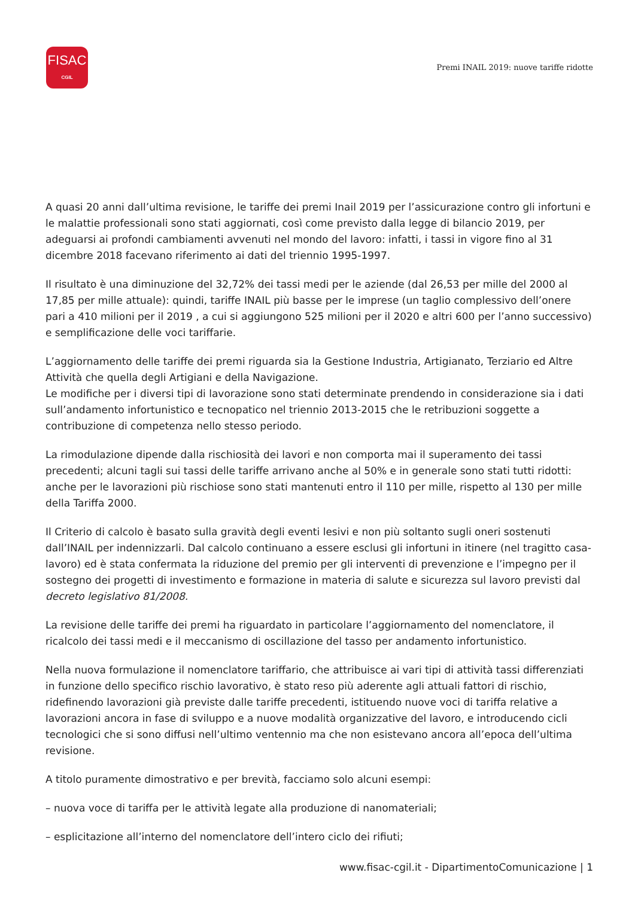FISAC
CGIL
Premi INAIL 2019: nuove tariffe ridotte
A quasi 20 anni dall’ultima revisione, le tariffe dei premi Inail 2019 per l’assicurazione contro gli infortuni e le malattie professionali sono stati aggiornati, così come previsto dalla legge di bilancio 2019, per adeguarsi ai profondi cambiamenti avvenuti nel mondo del lavoro: infatti, i tassi in vigore fino al 31 dicembre 2018 facevano riferimento ai dati del triennio 1995-1997.
Il risultato è una diminuzione del 32,72% dei tassi medi per le aziende (dal 26,53 per mille del 2000 al 17,85 per mille attuale): quindi, tariffe INAIL più basse per le imprese (un taglio complessivo dell’onere pari a 410 milioni per il 2019 , a cui si aggiungono 525 milioni per il 2020 e altri 600 per l’anno successivo) e semplificazione delle voci tariffarie.
L’aggiornamento delle tariffe dei premi riguarda sia la Gestione Industria, Artigianato, Terziario ed Altre Attività che quella degli Artigiani e della Navigazione.
Le modifiche per i diversi tipi di lavorazione sono stati determinate prendendo in considerazione sia i dati sull’andamento infortunistico e tecnopatico nel triennio 2013-2015 che le retribuzioni soggette a contribuzione di competenza nello stesso periodo.
La rimodulazione dipende dalla rischiosità dei lavori e non comporta mai il superamento dei tassi precedenti; alcuni tagli sui tassi delle tariffe arrivano anche al 50% e in generale sono stati tutti ridotti: anche per le lavorazioni più rischiose sono stati mantenuti entro il 110 per mille, rispetto al 130 per mille della Tariffa 2000.
Il Criterio di calcolo è basato sulla gravità degli eventi lesivi e non più soltanto sugli oneri sostenuti dall’INAIL per indennizzarli. Dal calcolo continuano a essere esclusi gli infortuni in itinere (nel tragitto casa-lavoro) ed è stata confermata la riduzione del premio per gli interventi di prevenzione e l’impegno per il sostegno dei progetti di investimento e formazione in materia di salute e sicurezza sul lavoro previsti dal decreto legislativo 81/2008.
La revisione delle tariffe dei premi ha riguardato in particolare l’aggiornamento del nomenclatore, il ricalcolo dei tassi medi e il meccanismo di oscillazione del tasso per andamento infortunistico.
Nella nuova formulazione il nomenclatore tariffario, che attribuisce ai vari tipi di attività tassi differenziati in funzione dello specifico rischio lavorativo, è stato reso più aderente agli attuali fattori di rischio, ridefinendo lavorazioni già previste dalle tariffe precedenti, istituendo nuove voci di tariffa relative a lavorazioni ancora in fase di sviluppo e a nuove modalità organizzative del lavoro, e introducendo cicli tecnologici che si sono diffusi nell’ultimo ventennio ma che non esistevano ancora all’epoca dell’ultima revisione.
A titolo puramente dimostrativo e per brevità, facciamo solo alcuni esempi:
– nuova voce di tariffa per le attività legate alla produzione di nanomateriali;
– esplicitazione all’interno del nomenclatore dell’intero ciclo dei rifiuti;
www.fisac-cgil.it - DipartimentoComunicazione | 1